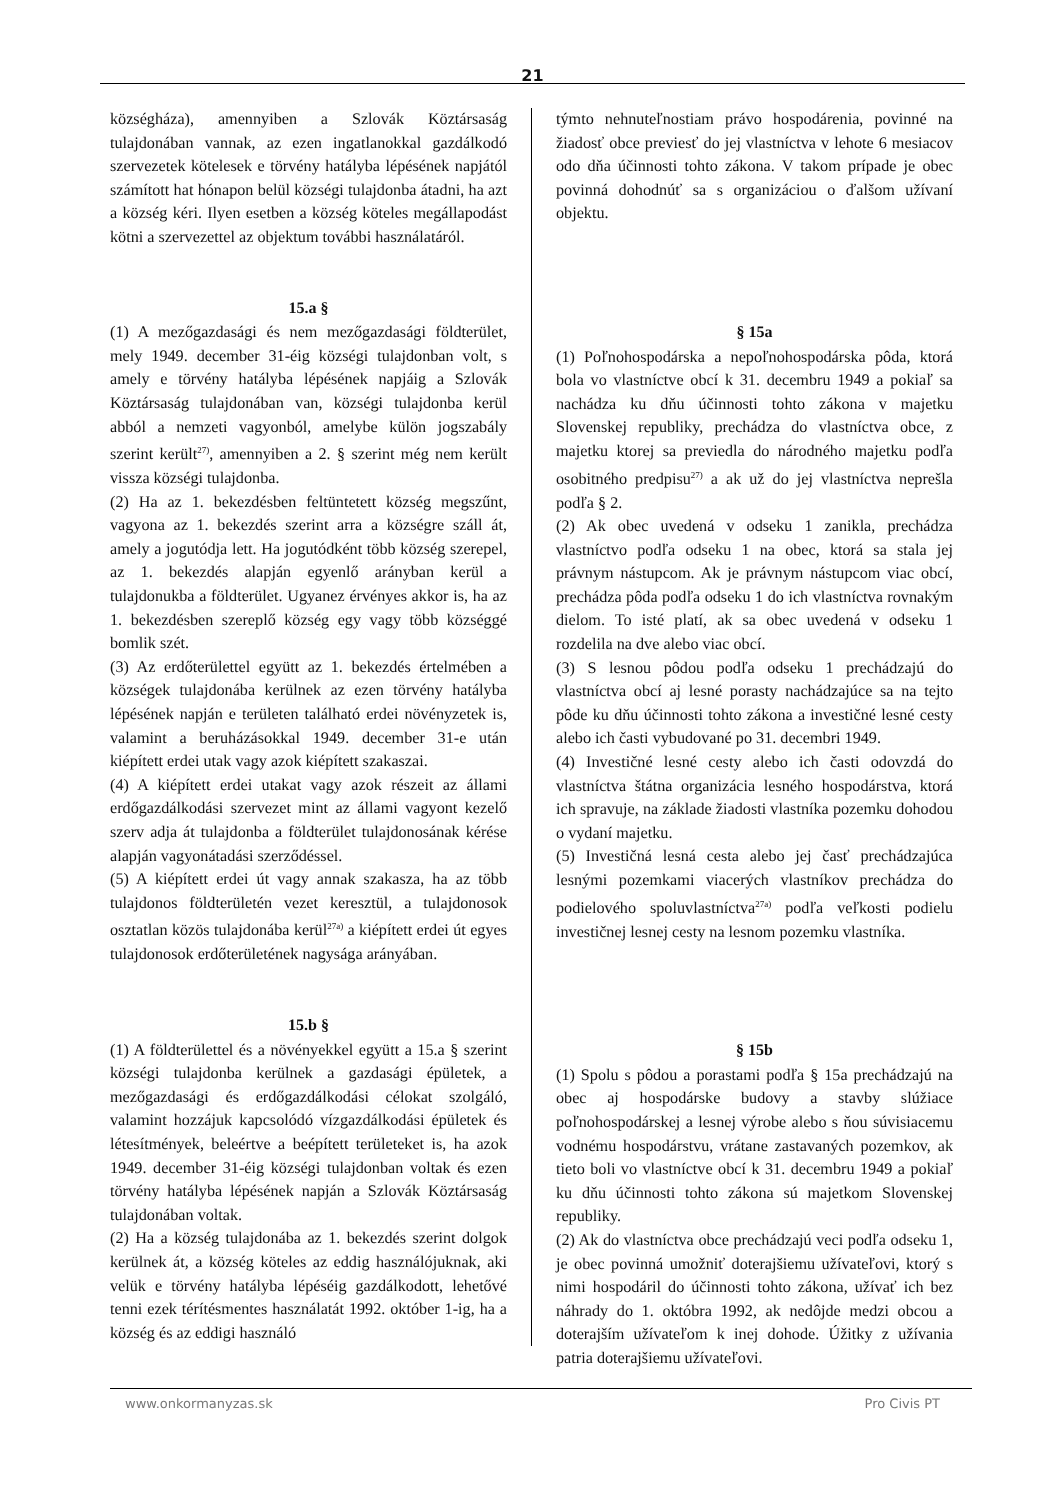21
községháza), amennyiben a Szlovák Köztársaság tulajdonában vannak, az ezen ingatlanokkal gazdálkodó szervezetek kötelesek e törvény hatályba lépésének napjától számított hat hónapon belül községi tulajdonba átadni, ha azt a község kéri. Ilyen esetben a község köteles megállapodást kötni a szervezettel az objektum további használatáról.
15.a §
(1) A mezőgazdasági és nem mezőgazdasági földterület, mely 1949. december 31-éig községi tulajdonban volt, s amely e törvény hatályba lépésének napjáig a Szlovák Köztársaság tulajdonában van, községi tulajdonba kerül abból a nemzeti vagyonból, amelybe külön jogszabály szerint került<sup>27)</sup>, amennyiben a 2. § szerint még nem került vissza községi tulajdonba.
(2) Ha az 1. bekezdésben feltüntetett község megszűnt, vagyona az 1. bekezdés szerint arra a községre száll át, amely a jogutódja lett. Ha jogutódként több község szerepel, az 1. bekezdés alapján egyenlő arányban kerül a tulajdonukba a földterület. Ugyanez érvényes akkor is, ha az 1. bekezdésben szereplő község egy vagy több községgé bomlik szét.
(3) Az erdőterülettel együtt az 1. bekezdés értelmében a községek tulajdonába kerülnek az ezen törvény hatályba lépésének napján e területen található erdei növényzetek is, valamint a beruházásokkal 1949. december 31-e után kiépített erdei utak vagy azok kiépített szakaszai.
(4) A kiépített erdei utakat vagy azok részeit az állami erdőgazdálkodási szervezet mint az állami vagyont kezelő szerv adja át tulajdonba a földterület tulajdonosának kérése alapján vagyonátadási szerződéssel.
(5) A kiépített erdei út vagy annak szakasza, ha az több tulajdonos földterületén vezet keresztül, a tulajdonosok osztatlan közös tulajdonába kerül<sup>27a)</sup> a kiépített erdei út egyes tulajdonosok erdőterületének nagysága arányában.
15.b §
(1) A földterülettel és a növényekkel együtt a 15.a § szerint községi tulajdonba kerülnek a gazdasági épületek, a mezőgazdasági és erdőgazdálkodási célokat szolgáló, valamint hozzájuk kapcsolódó vízgazdálkodási épületek és létesítmények, beleértve a beépített területeket is, ha azok 1949. december 31-éig községi tulajdonban voltak és ezen törvény hatályba lépésének napján a Szlovák Köztársaság tulajdonában voltak.
(2) Ha a község tulajdonába az 1. bekezdés szerint dolgok kerülnek át, a község köteles az eddig használójuknak, aki velük e törvény hatályba lépéséig gazdálkodott, lehetővé tenni ezek térítésmentes használatát 1992. október 1-ig, ha a község és az eddigi használó
týmto nehnuteľnostiam právo hospodárenia, povinné na žiadosť obce previesť do jej vlastníctva v lehote 6 mesiacov odo dňa účinnosti tohto zákona. V takom prípade je obec povinná dohodnúť sa s organizáciou o ďalšom užívaní objektu.
§ 15a
(1) Poľnohospodárska a nepoľnohospodárska pôda, ktorá bola vo vlastníctve obcí k 31. decembru 1949 a pokiaľ sa nachádza ku dňu účinnosti tohto zákona v majetku Slovenskej republiky, prechádza do vlastníctva obce, z majetku ktorej sa previedla do národného majetku podľa osobitného predpisu<sup>27)</sup> a ak už do jej vlastníctva neprešla podľa § 2.
(2) Ak obec uvedená v odseku 1 zanikla, prechádza vlastníctvo podľa odseku 1 na obec, ktorá sa stala jej právnym nástupcom. Ak je právnym nástupcom viac obcí, prechádza pôda podľa odseku 1 do ich vlastníctva rovnakým dielom. To isté platí, ak sa obec uvedená v odseku 1 rozdelila na dve alebo viac obcí.
(3) S lesnou pôdou podľa odseku 1 prechádzajú do vlastníctva obcí aj lesné porasty nachádzajúce sa na tejto pôde ku dňu účinnosti tohto zákona a investičné lesné cesty alebo ich časti vybudované po 31. decembri 1949.
(4) Investičné lesné cesty alebo ich časti odovzdá do vlastníctva štátna organizácia lesného hospodárstva, ktorá ich spravuje, na základe žiadosti vlastníka pozemku dohodou o vydaní majetku.
(5) Investičná lesná cesta alebo jej časť prechádzajúca lesnými pozemkami viacerých vlastníkov prechádza do podielového spoluvlastníctva<sup>27a)</sup> podľa veľkosti podielu investičnej lesnej cesty na lesnom pozemku vlastníka.
§ 15b
(1) Spolu s pôdou a porastami podľa § 15a prechádzajú na obec aj hospodárske budovy a stavby slúžiace poľnohospodárskej a lesnej výrobe alebo s ňou súvisiacemu vodnému hospodárstvu, vrátane zastavaných pozemkov, ak tieto boli vo vlastníctve obcí k 31. decembru 1949 a pokiaľ ku dňu účinnosti tohto zákona sú majetkom Slovenskej republiky.
(2) Ak do vlastníctva obce prechádzajú veci podľa odseku 1, je obec povinná umožniť doterajšiemu užívateľovi, ktorý s nimi hospodáril do účinnosti tohto zákona, užívať ich bez náhrady do 1. októbra 1992, ak nedôjde medzi obcou a doterajším užívateľom k inej dohode. Úžitky z užívania patria doterajšiemu užívateľovi.
www.onkormanyzas.sk Pro Civis PT